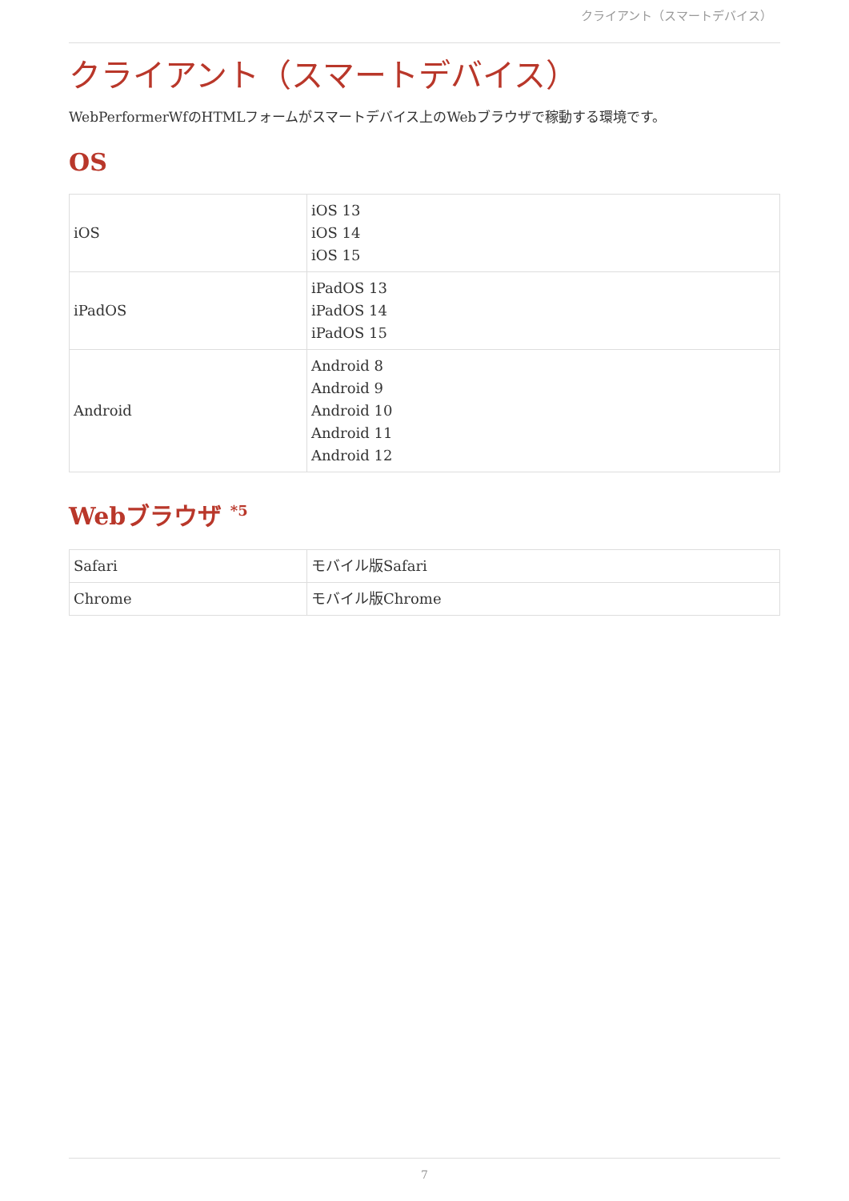クライアント（スマートデバイス）
クライアント（スマートデバイス）
WebPerformerWfのHTMLフォームがスマートデバイス上のWebブラウザで稼動する環境です。
OS
| iOS | iOS 13 iOS 14 iOS 15 |
| iPadOS | iPadOS 13 iPadOS 14 iPadOS 15 |
| Android | Android 8 Android 9 Android 10 Android 11 Android 12 |
Webブラウザ <sup>*5</sup>
| Safari | モバイル版Safari |
| Chrome | モバイル版Chrome |
7